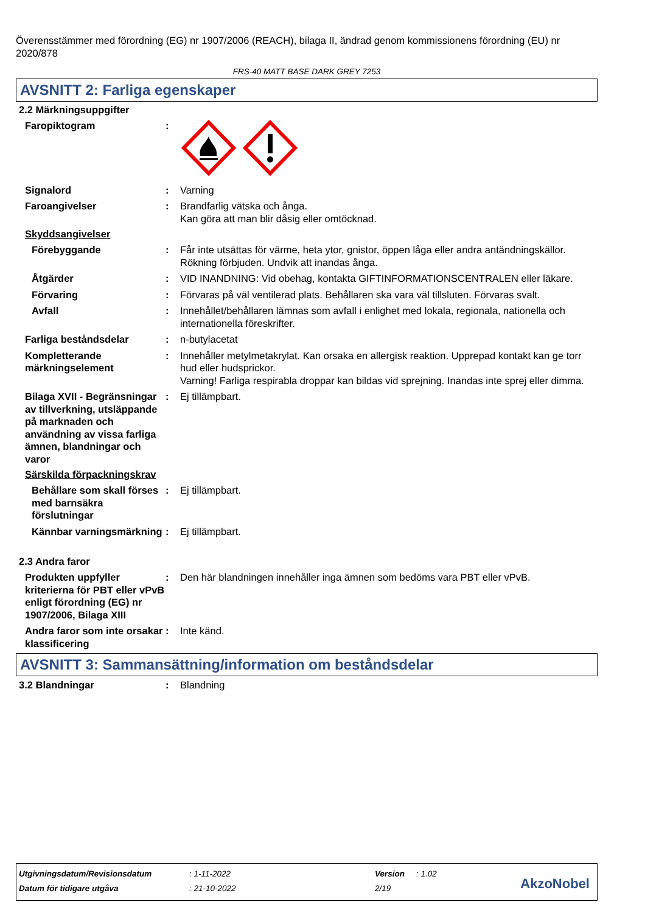Överensstämmer med förordning (EG) nr 1907/2006 (REACH), bilaga II, ändrad genom kommissionens förordning (EU) nr 2020/878
FRS-40 MATT BASE DARK GREY 7253
AVSNITT 2: Farliga egenskaper
2.2 Märkningsuppgifter
Faropiktogram :
Signalord : Varning
Faroangivelser : Brandfarlig vätska och ånga.
Kan göra att man blir dåsig eller omtöcknad.
Skyddsangivelser
Förebyggande : Får inte utsättas för värme, heta ytor, gnistor, öppen låga eller andra antändningskällor. Rökning förbjuden. Undvik att inandas ånga.
Åtgärder : VID INANDNING: Vid obehag, kontakta GIFTINFORMATIONSCENTRALEN eller läkare.
Förvaring : Förvaras på väl ventilerad plats. Behållaren ska vara väl tillsluten. Förvaras svalt.
Avfall : Innehållet/behållaren lämnas som avfall i enlighet med lokala, regionala, nationella och internationella föreskrifter.
Farliga beståndsdelar : n-butylacetat
Kompletterande märkningselement
: Innehåller metylmetakrylat. Kan orsaka en allergisk reaktion. Upprepad kontakt kan ge torr hud eller hudsprickor.
Varning! Farliga respirabla droppar kan bildas vid sprejning. Inandas inte sprej eller dimma.
Bilaga XVII - Begränsningar av tillverkning, utsläppande på marknaden och användning av vissa farliga ämnen, blandningar och varor
: Ej tillämpbart.
Särskilda förpackningskrav
Behållare som skall förses med barnsäkra förslutningar
: Ej tillämpbart.
Kännbar varningsmärkning : Ej tillämpbart.
2.3 Andra faror
Produkten uppfyller kriterierna för PBT eller vPvB enligt förordning (EG) nr 1907/2006, Bilaga XIII
: Den här blandningen innehåller inga ämnen som bedöms vara PBT eller vPvB.
Andra faror som inte orsakar klassificering
: Inte känd.
AVSNITT 3: Sammansättning/information om beståndsdelar
3.2 Blandningar : Blandning
| Utgivningsdatum/Revisionsdatum | : 1-11-2022 | Version | : 1.02 |
| Datum för tidigare utgåva | : 21-10-2022 | 2/19 | |
AkzoNobel